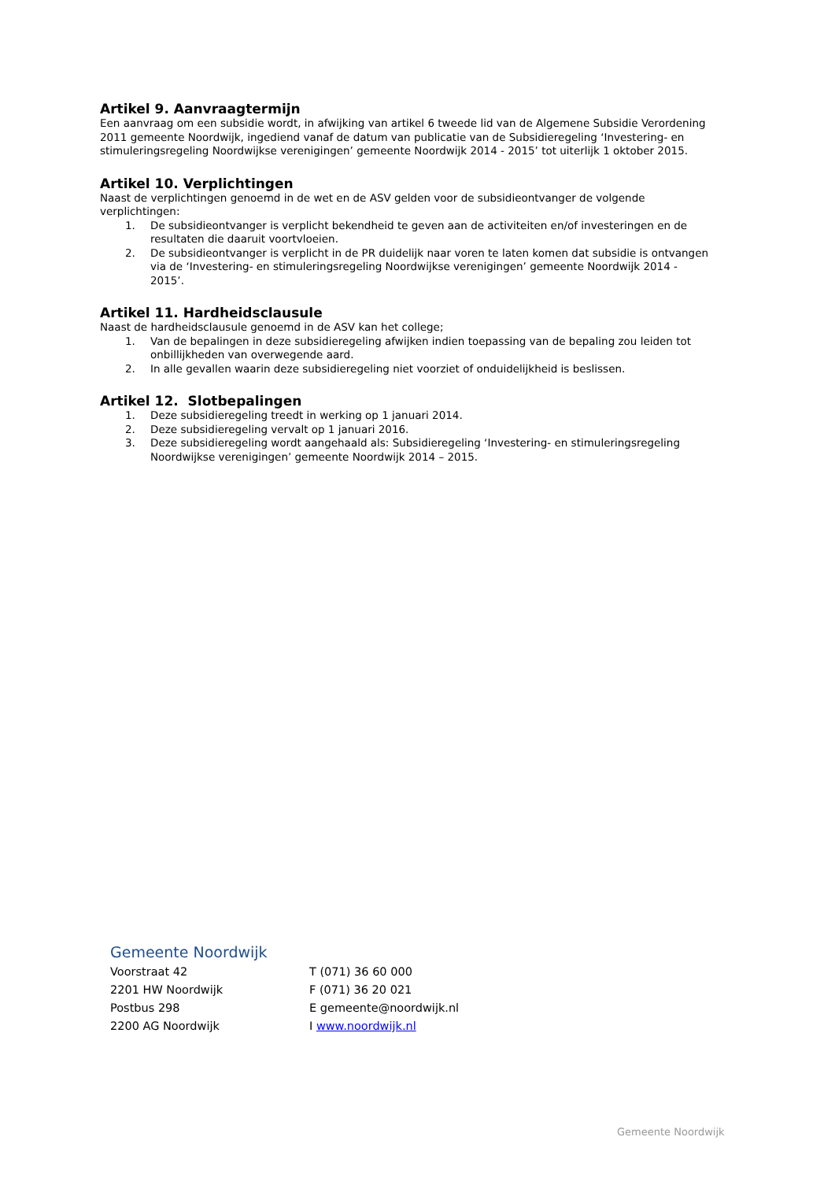Artikel 9. Aanvraagtermijn
Een aanvraag om een subsidie wordt, in afwijking van artikel 6 tweede lid van de Algemene Subsidie Verordening 2011 gemeente Noordwijk, ingediend vanaf de datum van publicatie van de Subsidieregeling ‘Investering- en stimuleringsregeling Noordwijkse verenigingen’ gemeente Noordwijk 2014 - 2015’ tot uiterlijk 1 oktober 2015.
Artikel 10. Verplichtingen
Naast de verplichtingen genoemd in de wet en de ASV gelden voor de subsidieontvanger de volgende verplichtingen:
1. De subsidieontvanger is verplicht bekendheid te geven aan de activiteiten en/of investeringen en de resultaten die daaruit voortvloeien.
2. De subsidieontvanger is verplicht in de PR duidelijk naar voren te laten komen dat subsidie is ontvangen via de ‘Investering- en stimuleringsregeling Noordwijkse verenigingen’ gemeente Noordwijk 2014 - 2015’.
Artikel 11. Hardheidsclausule
Naast de hardheidsclausule genoemd in de ASV kan het college;
1. Van de bepalingen in deze subsidieregeling afwijken indien toepassing van de bepaling zou leiden tot onbillijkheden van overwegende aard.
2. In alle gevallen waarin deze subsidieregeling niet voorziet of onduidelijkheid is beslissen.
Artikel 12. Slotbepalingen
1. Deze subsidieregeling treedt in werking op 1 januari 2014.
2. Deze subsidieregeling vervalt op 1 januari 2016.
3. Deze subsidieregeling wordt aangehaald als: Subsidieregeling ‘Investering- en stimuleringsregeling Noordwijkse verenigingen’ gemeente Noordwijk 2014 – 2015.
Gemeente Noordwijk
| Voorstraat 42 | T (071) 36 60 000 |
| 2201 HW Noordwijk | F (071) 36 20 021 |
| Postbus 298 | E gemeente@noordwijk.nl |
| 2200 AG Noordwijk | I www.noordwijk.nl |
Gemeente Noordwijk